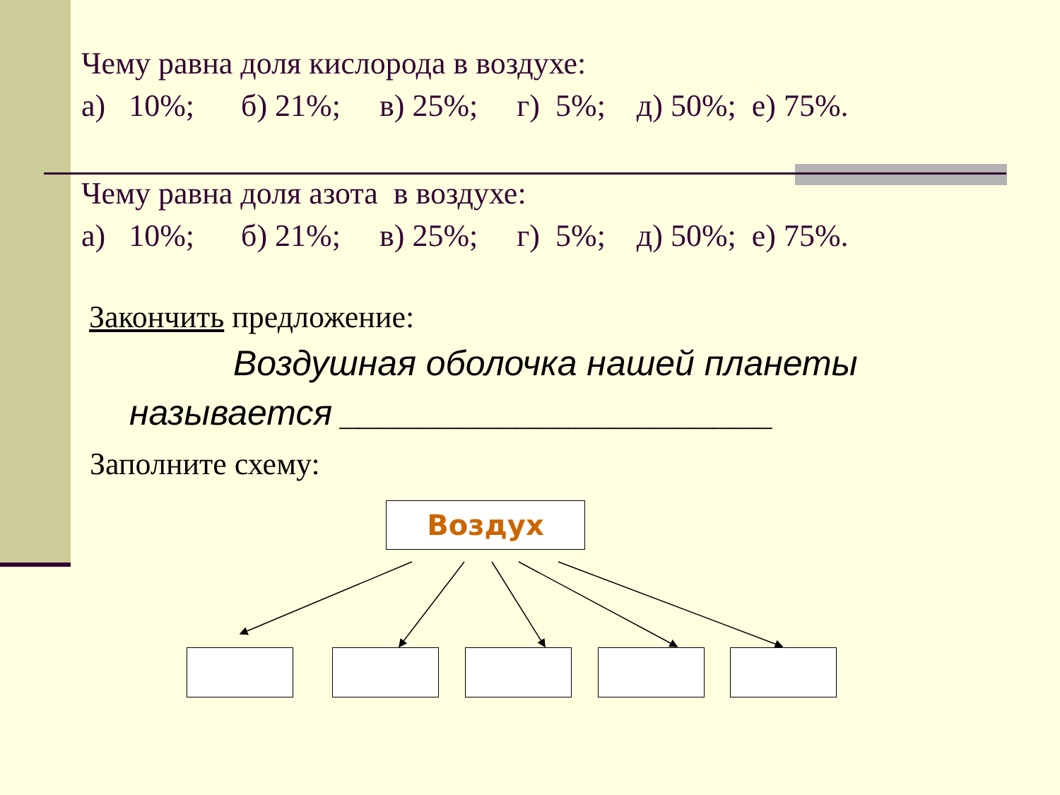Чему равна доля кислорода в воздухе:
а) 10%; б) 21%; в) 25%; г) 5%; д) 50%; е) 75%.
Чему равна доля азота в воздухе:
а) 10%; б) 21%; в) 25%; г) 5%; д) 50%; е) 75%.
Закончить предложение:
Воздушная оболочка нашей планеты
называется ______________________
Заполните схему:
Воздух